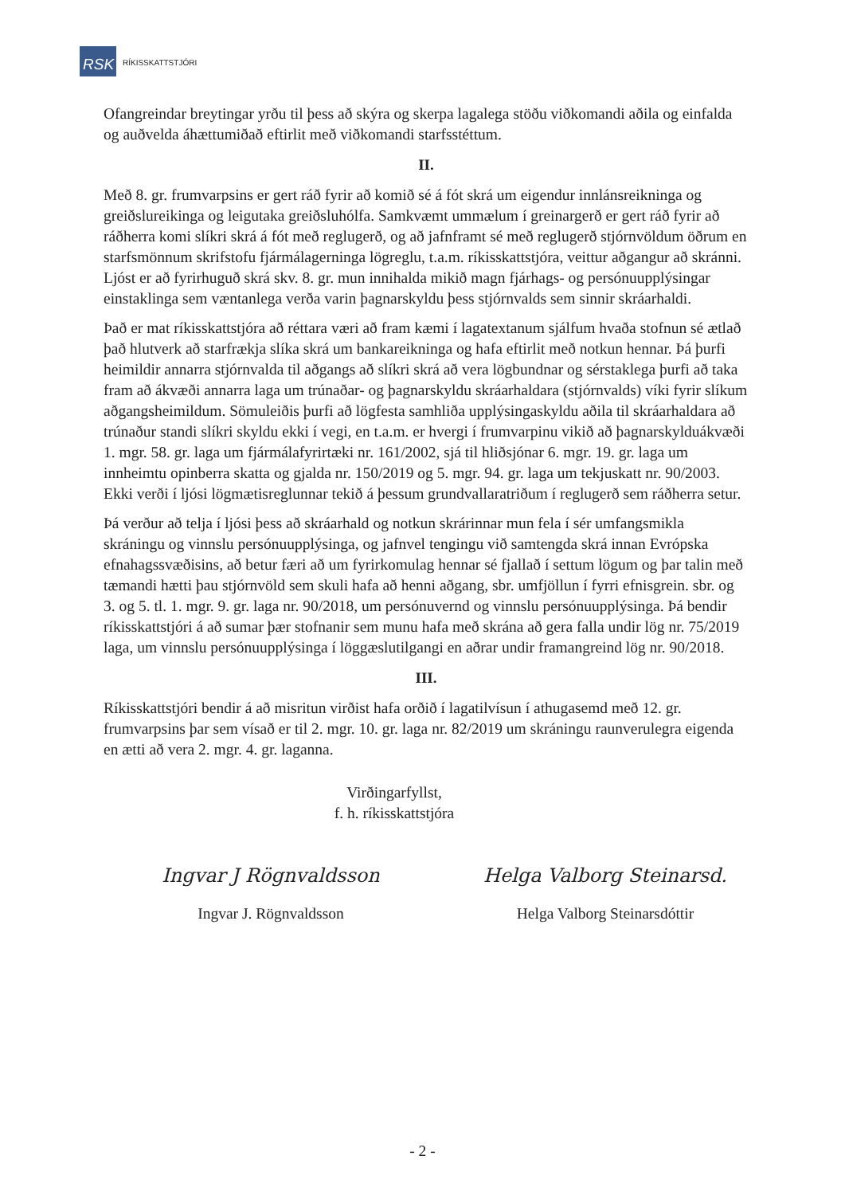RSK
RÍKISSKATTSTJÓRI
Ofangreindar breytingar yrðu til þess að skýra og skerpa lagalega stöðu viðkomandi aðila og einfalda og auðvelda áhættumiðað eftirlit með viðkomandi starfsstéttum.
II.
Með 8. gr. frumvarpsins er gert ráð fyrir að komið sé á fót skrá um eigendur innlánsreikninga og greiðslureikinga og leigutaka greiðsluhólfa. Samkvæmt ummælum í greinargerð er gert ráð fyrir að ráðherra komi slíkri skrá á fót með reglugerð, og að jafnframt sé með reglugerð stjórnvöldum öðrum en starfsmönnum skrifstofu fjármálagerninga lögreglu, t.a.m. ríkisskattstjóra, veittur aðgangur að skránni. Ljóst er að fyrirhuguð skrá skv. 8. gr. mun innihalda mikið magn fjárhags- og persónuupplýsingar einstaklinga sem væntanlega verða varin þagnarskyldu þess stjórnvalds sem sinnir skráarhaldi.
Það er mat ríkisskattstjóra að réttara væri að fram kæmi í lagatextanum sjálfum hvaða stofnun sé ætlað það hlutverk að starfrækja slíka skrá um bankareikninga og hafa eftirlit með notkun hennar. Þá þurfi heimildir annarra stjórnvalda til aðgangs að slíkri skrá að vera lögbundnar og sérstaklega þurfi að taka fram að ákvæði annarra laga um trúnaðar- og þagnarskyldu skráarhaldara (stjórnvalds) víki fyrir slíkum aðgangsheimildum. Sömuleiðis þurfi að lögfesta samhliða upplýsingaskyldu aðila til skráarhaldara að trúnaður standi slíkri skyldu ekki í vegi, en t.a.m. er hvergi í frumvarpinu vikið að þagnarskylduákvæði 1. mgr. 58. gr. laga um fjármálafyrirtæki nr. 161/2002, sjá til hliðsjónar 6. mgr. 19. gr. laga um innheimtu opinberra skatta og gjalda nr. 150/2019 og 5. mgr. 94. gr. laga um tekjuskatt nr. 90/2003. Ekki verði í ljósi lögmætisreglunnar tekið á þessum grundvallaratriðum í reglugerð sem ráðherra setur.
Þá verður að telja í ljósi þess að skráarhald og notkun skrárinnar mun fela í sér umfangsmikla skráningu og vinnslu persónuupplýsinga, og jafnvel tengingu við samtengda skrá innan Evrópska efnahagssvæðisins, að betur færi að um fyrirkomulag hennar sé fjallað í settum lögum og þar talin með tæmandi hætti þau stjórnvöld sem skuli hafa að henni aðgang, sbr. umfjöllun í fyrri efnisgrein. sbr. og 3. og 5. tl. 1. mgr. 9. gr. laga nr. 90/2018, um persónuvernd og vinnslu persónuupplýsinga. Þá bendir ríkisskattstjóri á að sumar þær stofnanir sem munu hafa með skrána að gera falla undir lög nr. 75/2019 laga, um vinnslu persónuupplýsinga í löggæslutilgangi en aðrar undir framangreind lög nr. 90/2018.
III.
Ríkisskattstjóri bendir á að misritun virðist hafa orðið í lagatilvísun í athugasemd með 12. gr. frumvarpsins þar sem vísað er til 2. mgr. 10. gr. laga nr. 82/2019 um skráningu raunverulegra eigenda en ætti að vera 2. mgr. 4. gr. laganna.
Virðingarfyllst,
f. h. ríkisskattstjóra
Ingvar J Rögnvaldsson
Ingvar J. Rögnvaldsson
Helga Valborg Steinarsd.
Helga Valborg Steinarsdóttir
- 2 -